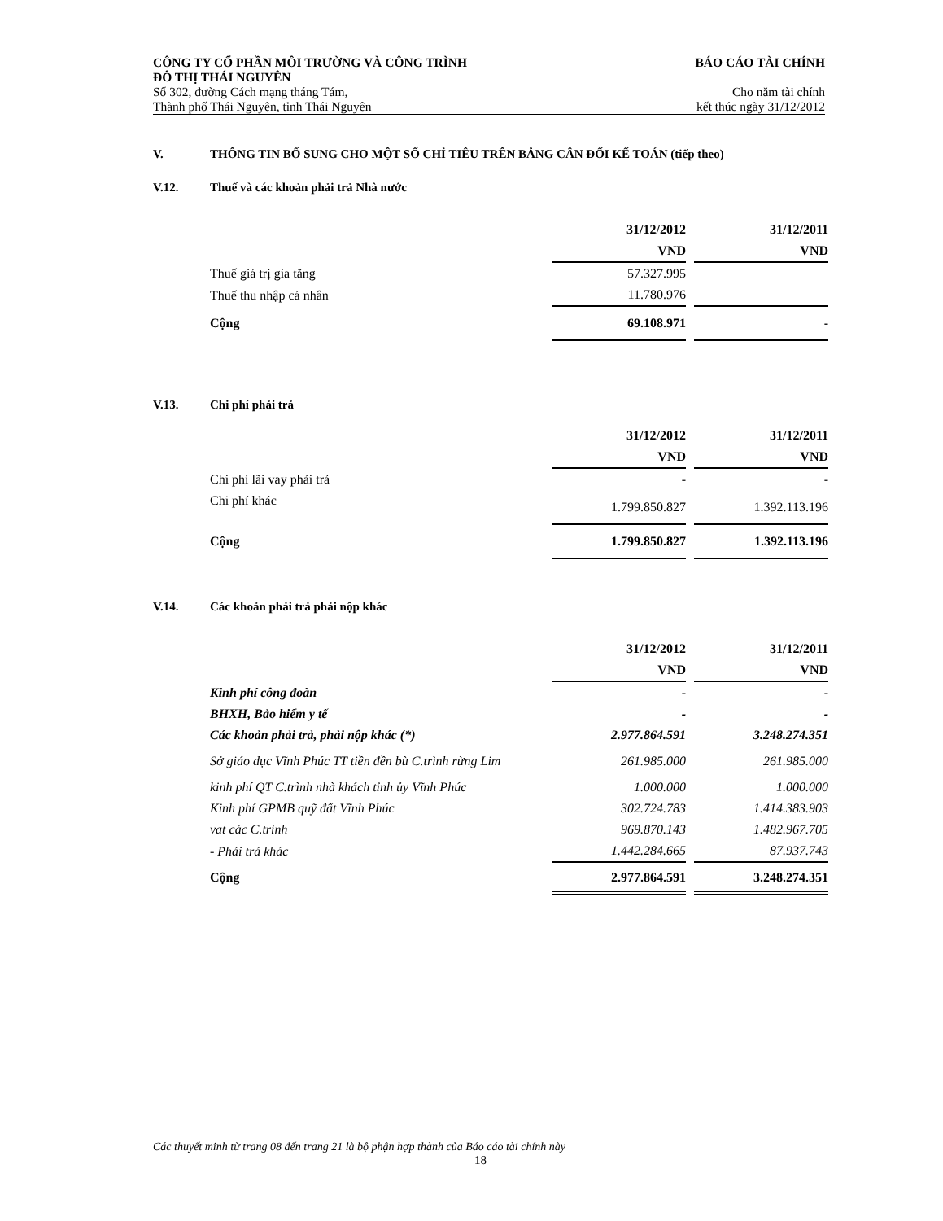CÔNG TY CỔ PHẦN MÔI TRƯỜNG VÀ CÔNG TRÌNH
ĐÔ THỊ THÁI NGUYÊN
Số 302, đường Cách mạng tháng Tám,
Thành phố Thái Nguyên, tỉnh Thái Nguyên
BÁO CÁO TÀI CHÍNH
Cho năm tài chính
kết thúc ngày 31/12/2012
V. THÔNG TIN BỔ SUNG CHO MỘT SỐ CHỈ TIÊU TRÊN BẢNG CÂN ĐỐI KẾ TOÁN (tiếp theo)
V.12. Thuế và các khoản phải trả Nhà nước
| | 31/12/2012 | | 31/12/2011 |
| | VND | | VND |
| Thuế giá trị gia tăng | 57.327.995 | | |
| Thuế thu nhập cá nhân | 11.780.976 | | |
| Cộng | 69.108.971 | | - |
V.13. Chi phí phải trả
| | 31/12/2012 | | 31/12/2011 |
| | VND | | VND |
| Chi phí lãi vay phải trả | - | | - |
| Chi phí khác | 1.799.850.827 | | 1.392.113.196 |
| Cộng | 1.799.850.827 | | 1.392.113.196 |
V.14. Các khoản phải trả phải nộp khác
| | 31/12/2012 | | 31/12/2011 |
| | VND | | VND |
| Kinh phí công đoàn | - | | - |
| BHXH, Bảo hiểm y tế | - | | - |
| Các khoản phải trả, phải nộp khác (*) | 2.977.864.591 | | 3.248.274.351 |
| Sở giáo dục Vĩnh Phúc TT tiền đền bù C.trình rừng Lim | 261.985.000 | | 261.985.000 |
| kinh phí QT C.trình nhà khách tỉnh ủy Vĩnh Phúc | 1.000.000 | | 1.000.000 |
| Kinh phí GPMB quỹ đất Vĩnh Phúc | 302.724.783 | | 1.414.383.903 |
| vat các C.trình | 969.870.143 | | 1.482.967.705 |
| - Phải trả khác | 1.442.284.665 | | 87.937.743 |
| Cộng | 2.977.864.591 | | 3.248.274.351 |
Các thuyết minh từ trang 08 đến trang 21 là bộ phận hợp thành của Báo cáo tài chính này
18